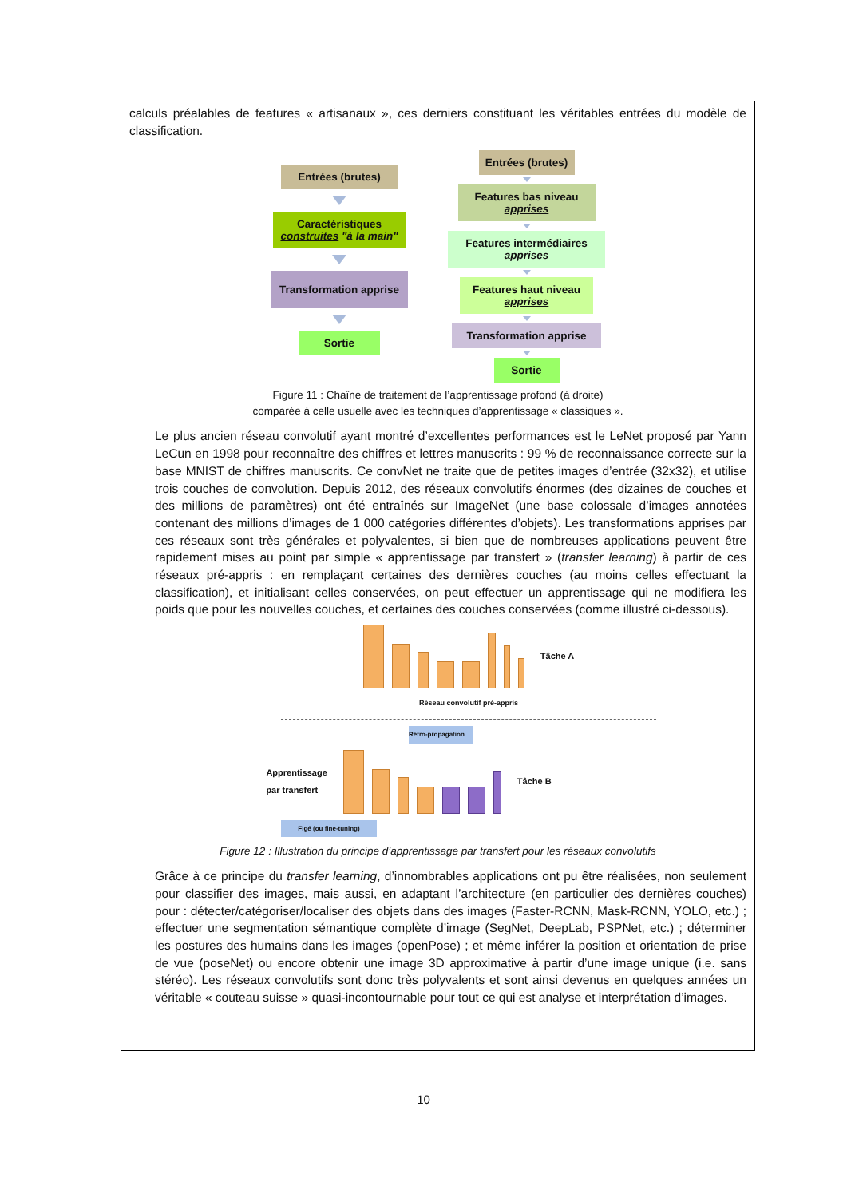calculs préalables de features « artisanaux », ces derniers constituant les véritables entrées du modèle de classification.
Entrées (brutes)
Caractéristiques
construites "à la main"
Transformation apprise
Sortie
Entrées (brutes)
Features bas niveau
apprises
Features intermédiaires
apprises
Features haut niveau
apprises
Transformation apprise
Sortie
Figure 11 : Chaîne de traitement de l’apprentissage profond (à droite)
comparée à celle usuelle avec les techniques d’apprentissage « classiques ».
Le plus ancien réseau convolutif ayant montré d’excellentes performances est le LeNet proposé par Yann LeCun en 1998 pour reconnaître des chiffres et lettres manuscrits : 99 % de reconnaissance correcte sur la base MNIST de chiffres manuscrits. Ce convNet ne traite que de petites images d’entrée (32x32), et utilise trois couches de convolution. Depuis 2012, des réseaux convolutifs énormes (des dizaines de couches et des millions de paramètres) ont été entraînés sur ImageNet (une base colossale d’images annotées contenant des millions d’images de 1 000 catégories différentes d’objets). Les transformations apprises par ces réseaux sont très générales et polyvalentes, si bien que de nombreuses applications peuvent être rapidement mises au point par simple « apprentissage par transfert » (transfer learning) à partir de ces réseaux pré-appris : en remplaçant certaines des dernières couches (au moins celles effectuant la classification), et initialisant celles conservées, on peut effectuer un apprentissage qui ne modifiera les poids que pour les nouvelles couches, et certaines des couches conservées (comme illustré ci-dessous).
Tâche A
Réseau convolutif pré-appris
Rétro-propagation
Apprentissage
par transfert
Tâche B
Figé (ou fine-tuning)
Figure 12 : Illustration du principe d’apprentissage par transfert pour les réseaux convolutifs
Grâce à ce principe du transfer learning, d’innombrables applications ont pu être réalisées, non seulement pour classifier des images, mais aussi, en adaptant l’architecture (en particulier des dernières couches) pour : détecter/catégoriser/localiser des objets dans des images (Faster-RCNN, Mask-RCNN, YOLO, etc.) ; effectuer une segmentation sémantique complète d’image (SegNet, DeepLab, PSPNet, etc.) ; déterminer les postures des humains dans les images (openPose) ; et même inférer la position et orientation de prise de vue (poseNet) ou encore obtenir une image 3D approximative à partir d’une image unique (i.e. sans stéréo). Les réseaux convolutifs sont donc très polyvalents et sont ainsi devenus en quelques années un véritable « couteau suisse » quasi-incontournable pour tout ce qui est analyse et interprétation d’images.
10